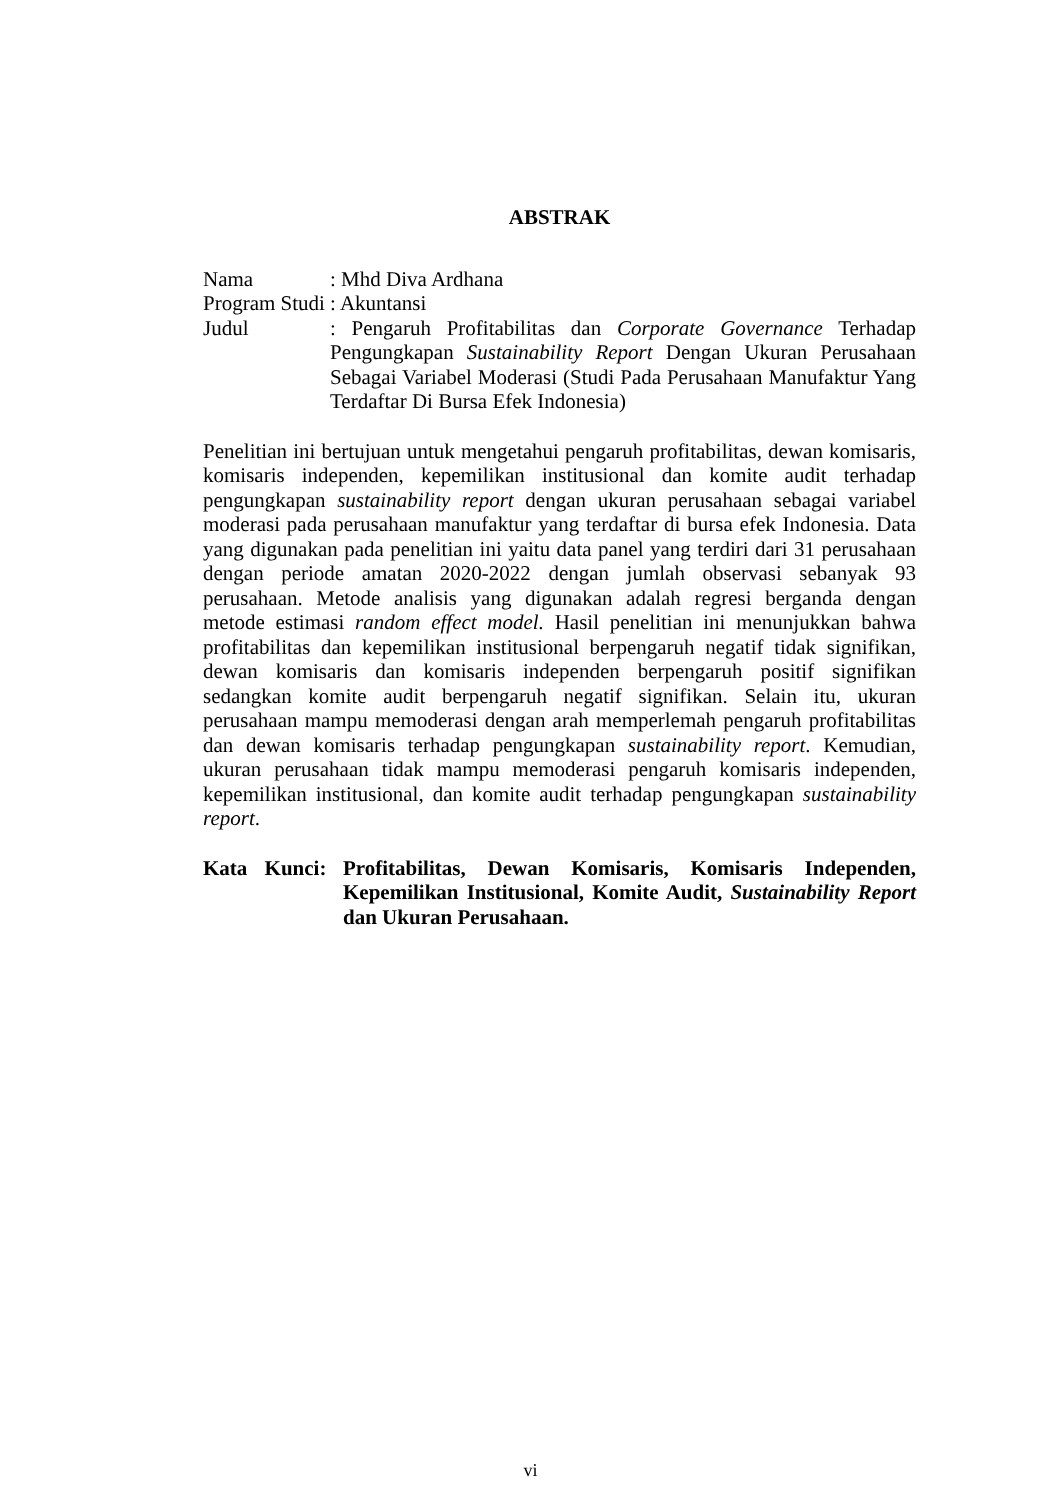ABSTRAK
Nama : Mhd Diva Ardhana
Program Studi
: Akuntansi
Judul : Pengaruh Profitabilitas dan Corporate Governance Terhadap Pengungkapan Sustainability Report Dengan Ukuran Perusahaan Sebagai Variabel Moderasi (Studi Pada Perusahaan Manufaktur Yang Terdaftar Di Bursa Efek Indonesia)
Penelitian ini bertujuan untuk mengetahui pengaruh profitabilitas, dewan komisaris, komisaris independen, kepemilikan institusional dan komite audit terhadap pengungkapan sustainability report dengan ukuran perusahaan sebagai variabel moderasi pada perusahaan manufaktur yang terdaftar di bursa efek Indonesia. Data yang digunakan pada penelitian ini yaitu data panel yang terdiri dari 31 perusahaan dengan periode amatan 2020-2022 dengan jumlah observasi sebanyak 93 perusahaan. Metode analisis yang digunakan adalah regresi berganda dengan metode estimasi random effect model. Hasil penelitian ini menunjukkan bahwa profitabilitas dan kepemilikan institusional berpengaruh negatif tidak signifikan, dewan komisaris dan komisaris independen berpengaruh positif signifikan sedangkan komite audit berpengaruh negatif signifikan. Selain itu, ukuran perusahaan mampu memoderasi dengan arah memperlemah pengaruh profitabilitas dan dewan komisaris terhadap pengungkapan sustainability report. Kemudian, ukuran perusahaan tidak mampu memoderasi pengaruh komisaris independen, kepemilikan institusional, dan komite audit terhadap pengungkapan sustainability report.
Kata Kunci: Profitabilitas, Dewan Komisaris, Komisaris Independen, Kepemilikan Institusional, Komite Audit, Sustainability Report dan Ukuran Perusahaan.
vi